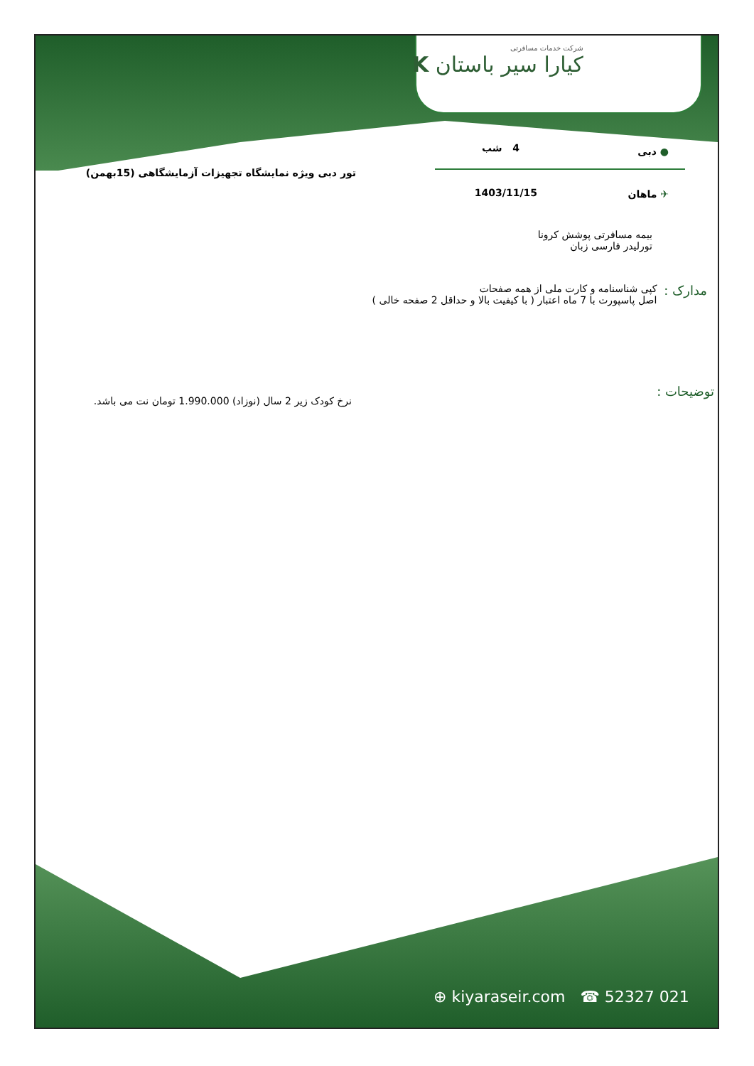شرکت خدمات مسافرتی
کیارا سیر باستان K
● دبی 4 شب
تور دبی ویژه نمایشگاه تجهیزات آزمایشگاهی (15بهمن)
✈ ماهان 1403/11/15
بیمه مسافرتی پوشش کرونا
تورلیدر فارسی زبان
مدارک : کپی شناسنامه و کارت ملی از همه صفحات
اصل پاسپورت با 7 ماه اعتبار ( با کیفیت بالا و حداقل 2 صفحه خالی )
توضیحات :
نرخ کودک زیر 2 سال (نوزاد) 1.990.000 تومان نت می باشد.
⊕ kiyaraseir.com ☎ 52327 021